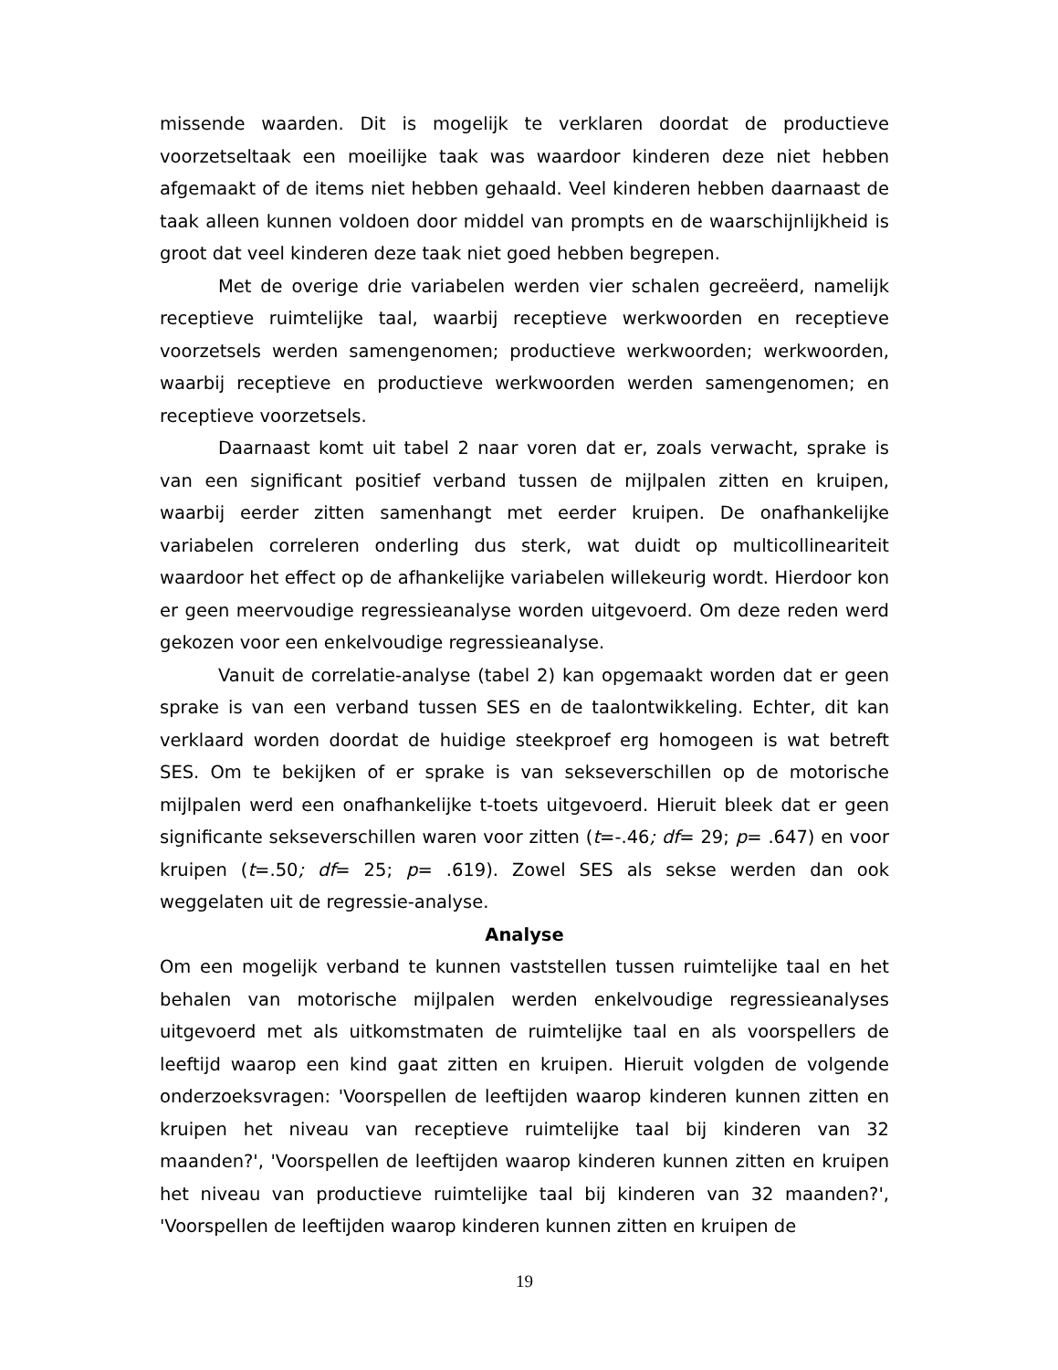missende waarden. Dit is mogelijk te verklaren doordat de productieve voorzetseltaak een moeilijke taak was waardoor kinderen deze niet hebben afgemaakt of de items niet hebben gehaald. Veel kinderen hebben daarnaast de taak alleen kunnen voldoen door middel van prompts en de waarschijnlijkheid is groot dat veel kinderen deze taak niet goed hebben begrepen.
Met de overige drie variabelen werden vier schalen gecreëerd, namelijk receptieve ruimtelijke taal, waarbij receptieve werkwoorden en receptieve voorzetsels werden samengenomen; productieve werkwoorden; werkwoorden, waarbij receptieve en productieve werkwoorden werden samengenomen; en receptieve voorzetsels.
Daarnaast komt uit tabel 2 naar voren dat er, zoals verwacht, sprake is van een significant positief verband tussen de mijlpalen zitten en kruipen, waarbij eerder zitten samenhangt met eerder kruipen. De onafhankelijke variabelen correleren onderling dus sterk, wat duidt op multicollineariteit waardoor het effect op de afhankelijke variabelen willekeurig wordt. Hierdoor kon er geen meervoudige regressieanalyse worden uitgevoerd. Om deze reden werd gekozen voor een enkelvoudige regressieanalyse.
Vanuit de correlatie-analyse (tabel 2) kan opgemaakt worden dat er geen sprake is van een verband tussen SES en de taalontwikkeling. Echter, dit kan verklaard worden doordat de huidige steekproef erg homogeen is wat betreft SES. Om te bekijken of er sprake is van sekseverschillen op de motorische mijlpalen werd een onafhankelijke t-toets uitgevoerd. Hieruit bleek dat er geen significante sekseverschillen waren voor zitten (t=-.46; df= 29; p= .647) en voor kruipen (t=.50; df= 25; p= .619). Zowel SES als sekse werden dan ook weggelaten uit de regressie-analyse.
Analyse
Om een mogelijk verband te kunnen vaststellen tussen ruimtelijke taal en het behalen van motorische mijlpalen werden enkelvoudige regressieanalyses uitgevoerd met als uitkomstmaten de ruimtelijke taal en als voorspellers de leeftijd waarop een kind gaat zitten en kruipen. Hieruit volgden de volgende onderzoeksvragen: 'Voorspellen de leeftijden waarop kinderen kunnen zitten en kruipen het niveau van receptieve ruimtelijke taal bij kinderen van 32 maanden?', 'Voorspellen de leeftijden waarop kinderen kunnen zitten en kruipen het niveau van productieve ruimtelijke taal bij kinderen van 32 maanden?', 'Voorspellen de leeftijden waarop kinderen kunnen zitten en kruipen de
19